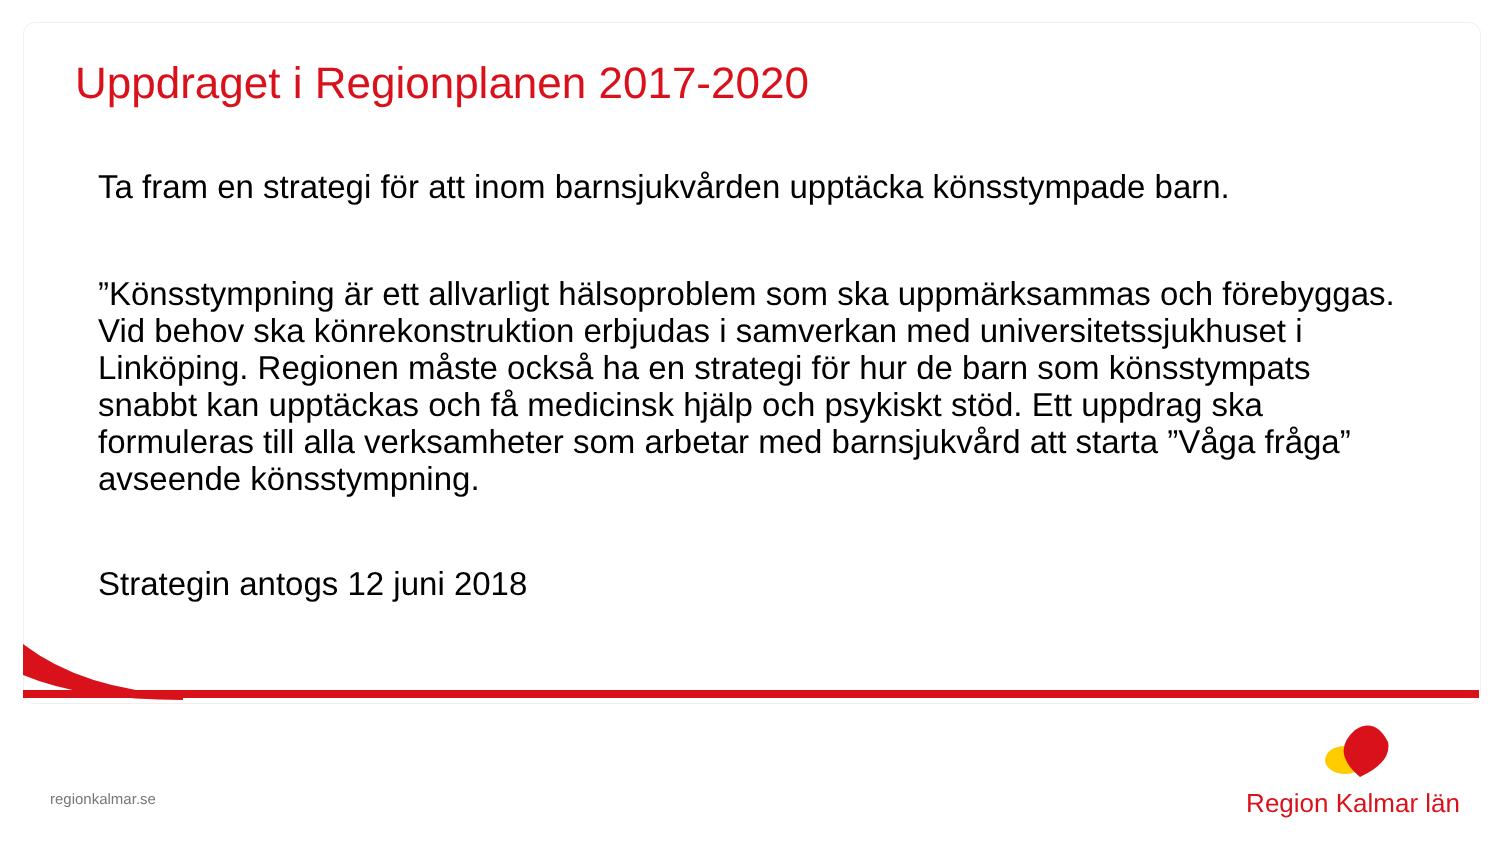Uppdraget i Regionplanen 2017-2020
Ta fram en strategi för att inom barnsjukvården upptäcka könsstympade barn.
”Könsstympning är ett allvarligt hälsoproblem som ska uppmärksammas och förebyggas. Vid behov ska könrekonstruktion erbjudas i samverkan med universitetssjukhuset i Linköping. Regionen måste också ha en strategi för hur de barn som könsstympats snabbt kan upptäckas och få medicinsk hjälp och psykiskt stöd. Ett uppdrag ska formuleras till alla verksamheter som arbetar med barnsjukvård att starta ”Våga fråga” avseende könsstympning.
Strategin antogs 12 juni 2018
regionkalmar.se Region Kalmar län